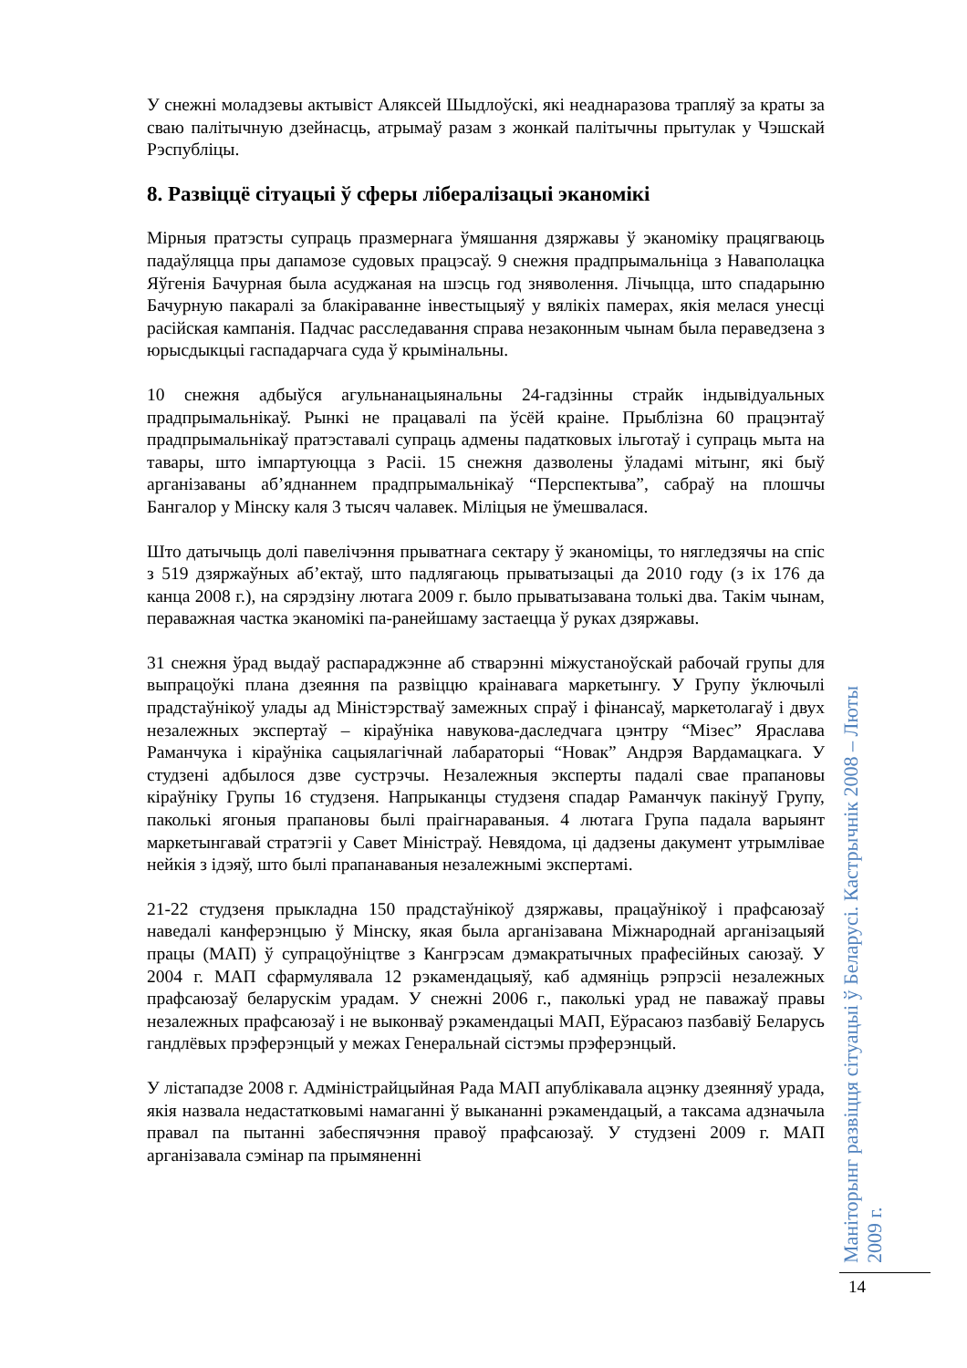У снежні моладзевы актывіст Аляксей Шыдлоўскі, які неаднаразова трапляў за краты за сваю палітычную дзейнасць, атрымаў разам з жонкай палітычны прытулак у Чэшскай Рэспубліцы.
8. Развіццё сітуацыі ў сферы лібералізацыі эканомікі
Мірныя пратэсты супраць празмернага ўмяшання дзяржавы ў эканоміку працягваюць падаўляцца пры дапамозе судовых працэсаў. 9 снежня прадпрымальніца з Наваполацка Яўгенія Бачурная была асуджаная на шэсць год зняволення. Лічыцца, што спадарыню Бачурную пакаралі за блакіраванне інвестыцыяў у вялікіх памерах, якія мелася унесці расійская кампанія. Падчас расследавання справа незаконным чынам была пераведзена з юрысдыкцыі гаспадарчага суда ў крымінальны.
10 снежня адбыўся агульнанацыянальны 24-гадзінны страйк індывідуальных прадпрымальнікаў. Рынкі не працавалі па ўсёй краіне. Прыблізна 60 працэнтаў прадпрымальнікаў пратэставалі супраць адмены падатковых ільготаў і супраць мыта на тавары, што імпартуюцца з Расіі. 15 снежня дазволены ўладамі мітынг, які быў арганізаваны аб’яднаннем прадпрымальнікаў “Перспектыва”, сабраў на плошчы Бангалор у Мінску каля 3 тысяч чалавек. Міліцыя не ўмешвалася.
Што датычыць долі павелічэння прыватнага сектару ў эканоміцы, то нягледзячы на спіс з 519 дзяржаўных аб’ектаў, што падлягаюць прыватызацыі да 2010 году (з іх 176 да канца 2008 г.), на сярэдзіну лютага 2009 г. было прыватызавана толькі два. Такім чынам, пераважная частка эканомікі па-ранейшаму застаецца ў руках дзяржавы.
31 снежня ўрад выдаў распараджэнне аб стварэнні міжустаноўскай рабочай групы для выпрацоўкі плана дзеяння па развіццю краінавага маркетынгу. У Групу ўключылі прадстаўнікоў улады ад Міністэрстваў замежных спраў і фінансаў, маркетолагаў і двух незалежных экспертаў – кіраўніка навукова-даследчага цэнтру “Мізес” Яраслава Раманчука і кіраўніка сацыялагічнай лабараторыі “Новак” Андрэя Вардамацкага. У студзені адбылося дзве сустрэчы. Незалежныя эксперты падалі свае прапановы кіраўніку Групы 16 студзеня. Напрыканцы студзеня спадар Раманчук пакінуў Групу, паколькі ягоныя прапановы былі праігнараваныя. 4 лютага Група падала варыянт маркетынгавай стратэгіі у Савет Міністраў. Невядома, ці дадзены дакумент утрымлівае нейкія з ідэяў, што былі прапанаваныя незалежнымі экспертамі.
21-22 студзеня прыкладна 150 прадстаўнікоў дзяржавы, працаўнікоў і прафсаюзаў наведалі канферэнцыю ў Мінску, якая была арганізавана Міжнароднай арганізацыяй працы (МАП) ў супрацоўніцтве з Кангрэсам дэмакратычных прафесійных саюзаў. У 2004 г. МАП сфармулявала 12 рэкамендацыяў, каб адмяніць рэпрэсіі незалежных прафсаюзаў беларускім урадам. У снежні 2006 г., паколькі урад не паважаў правы незалежных прафсаюзаў і не выконваў рэкамендацыі МАП, Еўрасаюз пазбавіў Беларусь гандлёвых прэферэнцый у межах Генеральнай сістэмы прэферэнцый.
У лістападзе 2008 г. Адміністрайцыйная Рада МАП апублікавала ацэнку дзеянняў урада, якія назвала недастатковымі намаганні ў выкананні рэкамендацый, а таксама адзначыла правал па пытанні забеспячэння правоў прафсаюзаў. У студзені 2009 г. МАП арганізавала сэмінар па прымяненні
Маніторынг развіцця сітуацыі ў Беларусі. Кастрычнік 2008 – Люты 2009 г.
14